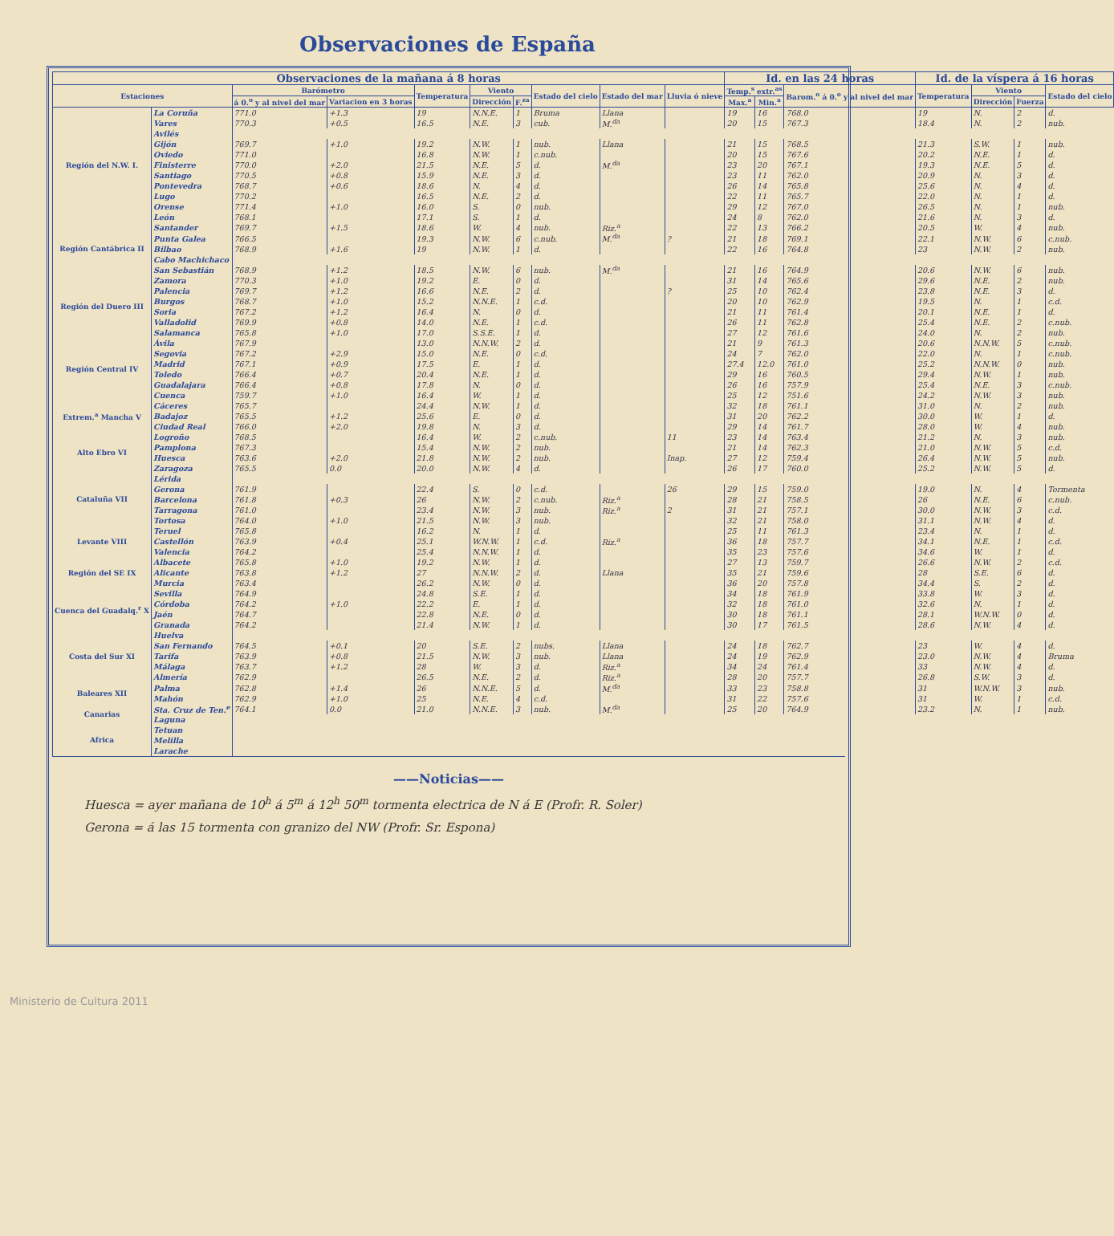Observaciones de España
| Observaciones de la mañana á 8 horas | | | | | | | | | | Id. en las 24 horas | | | Id. de la víspera á 16 horas | | | | |
| --- | --- | --- | --- | --- | --- | --- | --- | --- | --- | --- | --- | --- | --- | --- | --- | --- | --- |
| Estaciones | | Barómetro | | Temperatura | Viento | | Estado del cielo | Estado del mar | | Lluvia ó nieve | Temp.<sup>s</sup> extr.<sup>as</sup> | | Barom.<sup>o</sup> á 0.<sup>o</sup> y al nivel del mar | Temperatura | Viento | | Estado del cielo |
| | | á 0.<sup>o</sup> y al nivel del mar | Variacion en 3 horas | | Dirección | F.<sup>za</sup> | | | | | Max.<sup>a</sup> | Min.<sup>a</sup> | | | Dirección | Fuerza | |
| Región del N.W. I. | La Coruña | 771.0 | +1.3 | 19 | N.N.E. | 1 | Bruma | Llana | | 19 | 16 | 768.0 | 19 | N. | 2 | d. | |
| | Vares | 770.3 | +0.5 | 16.5 | N.E. | 3 | cub. | M.<sup>da</sup> | | 20 | 15 | 767.3 | 18.4 | N. | 2 | nub. | |
| | Avilés | | | | | | | | | | | | | | | | |
| | Gijón | 769.7 | +1.0 | 19.2 | N.W. | 1 | nub. | Llana | | 21 | 15 | 768.5 | 21.3 | S.W. | 1 | nub. | |
| | Oviedo | 771.0 | | 16.8 | N.W. | 1 | c.nub. | | | 20 | 15 | 767.6 | 20.2 | N.E. | 1 | d. | |
| | Finisterre | 770.0 | +2.0 | 21.5 | N.E. | 5 | d. | M.<sup>da</sup> | | 23 | 20 | 767.1 | 19.3 | N.E. | 5 | d. | |
| | Santiago | 770.5 | +0.8 | 15.9 | N.E. | 3 | d. | | | 23 | 11 | 762.0 | 20.9 | N. | 3 | d. | |
| | Pontevedra | 768.7 | +0.6 | 18.6 | N. | 4 | d. | | | 26 | 14 | 765.8 | 25.6 | N. | 4 | d. | |
| | Lugo | 770.2 | | 16.5 | N.E. | 2 | d. | | | 22 | 11 | 765.7 | 22.0 | N. | 1 | d. | |
| | Orense | 771.4 | +1.0 | 16.0 | S. | 0 | nub. | | | 29 | 12 | 767.0 | 26.5 | N. | 1 | nub. | |
| | León | 768.1 | | 17.1 | S. | 1 | d. | | | 24 | 8 | 762.0 | 21.6 | N. | 3 | d. | |
| Región Cantábrica II | Santander | 769.7 | +1.5 | 18.6 | W. | 4 | nub. | Riz.<sup>a</sup> | | 22 | 13 | 766.2 | 20.5 | W. | 4 | nub. | |
| | Punta Galea | 766.5 | | 19.3 | N.W. | 6 | c.nub. | M.<sup>da</sup> | ? | 21 | 18 | 769.1 | 22.1 | N.W. | 6 | c.nub. | |
| | Bilbao | 768.9 | +1.6 | 19 | N.W. | 1 | d. | | | 22 | 16 | 764.8 | 23 | N.W. | 2 | nub. | |
| | Cabo Machichaco | | | | | | | | | | | | | | | | |
| | San Sebastián | 768.9 | +1.2 | 18.5 | N.W. | 6 | nub. | M.<sup>da</sup> | | 21 | 16 | 764.9 | 20.6 | N.W. | 6 | nub. | |
| Región del Duero III | Zamora | 770.3 | +1.0 | 19.2 | E. | 0 | d. | | | 31 | 14 | 765.6 | 29.6 | N.E. | 2 | nub. | |
| | Palencia | 769.7 | +1.2 | 16.6 | N.E. | 2 | d. | | ? | 25 | 10 | 762.4 | 23.8 | N.E. | 3 | d. | |
| | Burgos | 768.7 | +1.0 | 15.2 | N.N.E. | 1 | c.d. | | | 20 | 10 | 762.9 | 19.5 | N. | 1 | c.d. | |
| | Soria | 767.2 | +1.2 | 16.4 | N. | 0 | d. | | | 21 | 11 | 761.4 | 20.1 | N.E. | 1 | d. | |
| | Valladolid | 769.9 | +0.8 | 14.0 | N.E. | 1 | c.d. | | | 26 | 11 | 762.8 | 25.4 | N.E. | 2 | c.nub. | |
| | Salamanca | 765.8 | +1.0 | 17.0 | S.S.E. | 1 | d. | | | 27 | 12 | 761.6 | 24.0 | N. | 2 | nub. | |
| Región Central IV | Ávila | 767.9 | | 13.0 | N.N.W. | 2 | d. | | | 21 | 9 | 761.3 | 20.6 | N.N.W. | 5 | c.nub. | |
| | Segovia | 767.2 | +2.9 | 15.0 | N.E. | 0 | c.d. | | | 24 | 7 | 762.0 | 22.0 | N. | 1 | c.nub. | |
| | Madrid | 767.1 | +0.9 | 17.5 | E. | 1 | d. | | | 27.4 | 12.0 | 761.0 | 25.2 | N.N.W. | 0 | nub. | |
| | Toledo | 766.4 | +0.7 | 20.4 | N.E. | 1 | d. | | | 29 | 16 | 760.5 | 29.4 | N.W. | 1 | nub. | |
| | Guadalajara | 766.4 | +0.8 | 17.8 | N. | 0 | d. | | | 26 | 16 | 757.9 | 25.4 | N.E. | 3 | c.nub. | |
| | Cuenca | 759.7 | +1.0 | 16.4 | W. | 1 | d. | | | 25 | 12 | 751.6 | 24.2 | N.W. | 3 | nub. | |
| Extrem.<sup>a</sup> Mancha V | Cáceres | 765.7 | | 24.4 | N.W. | 1 | d. | | | 32 | 18 | 761.1 | 31.0 | N. | 2 | nub. | |
| | Badajoz | 765.5 | +1.2 | 25.6 | E. | 0 | d. | | | 31 | 20 | 762.2 | 30.0 | W. | 1 | d. | |
| | Ciudad Real | 766.0 | +2.0 | 19.8 | N. | 3 | d. | | | 29 | 14 | 761.7 | 28.0 | W. | 4 | nub. | |
| Alto Ebro VI | Logroño | 768.5 | | 16.4 | W. | 2 | c.nub. | | 11 | 23 | 14 | 763.4 | 21.2 | N. | 3 | nub. | |
| | Pamplona | 767.3 | | 15.4 | N.W. | 2 | nub. | | | 21 | 14 | 762.3 | 21.0 | N.W. | 5 | c.d. | |
| | Huesca | 763.6 | +2.0 | 21.8 | N.W. | 2 | nub. | | Inap. | 27 | 12 | 759.4 | 26.4 | N.W. | 5 | nub. | |
| | Zaragoza | 765.5 | 0.0 | 20.0 | N.W. | 4 | d. | | | 26 | 17 | 760.0 | 25.2 | N.W. | 5 | d. | |
| Cataluña VII | Lérida | | | | | | | | | | | | | | | | |
| | Gerona | 761.9 | | 22.4 | S. | 0 | c.d. | | 26 | 29 | 15 | 759.0 | 19.0 | N. | 4 | Tormenta | |
| | Barcelona | 761.8 | +0.3 | 26 | N.W. | 2 | c.nub. | Riz.<sup>a</sup> | | 28 | 21 | 758.5 | 26 | N.E. | 6 | c.nub. | |
| | Tarragona | 761.0 | | 23.4 | N.W. | 3 | nub. | Riz.<sup>a</sup> | 2 | 31 | 21 | 757.1 | 30.0 | N.W. | 3 | c.d. | |
| | Tortosa | 764.0 | +1.0 | 21.5 | N.W. | 3 | nub. | | | 32 | 21 | 758.0 | 31.1 | N.W. | 4 | d. | |
| Levante VIII | Teruel | 765.8 | | 16.2 | N. | 1 | d. | | | 25 | 11 | 761.3 | 23.4 | N. | 1 | d. | |
| | Castellón | 763.9 | +0.4 | 25.1 | W.N.W. | 1 | c.d. | Riz.<sup>a</sup> | | 36 | 18 | 757.7 | 34.1 | N.E. | 1 | c.d. | |
| | Valencia | 764.2 | | 25.4 | N.N.W. | 1 | d. | | | 35 | 23 | 757.6 | 34.6 | W. | 1 | d. | |
| Región del SE IX | Albacete | 765.8 | +1.0 | 19.2 | N.W. | 1 | d. | | | 27 | 13 | 759.7 | 26.6 | N.W. | 2 | c.d. | |
| | Alicante | 763.8 | +1.2 | 27 | N.N.W. | 2 | d. | Llana | | 35 | 21 | 759.6 | 28 | S.E. | 6 | d. | |
| | Murcia | 763.4 | | 26.2 | N.W. | 0 | d. | | | 36 | 20 | 757.8 | 34.4 | S. | 2 | d. | |
| Cuenca del Guadalq.<sup>r</sup> X | Sevilla | 764.9 | | 24.8 | S.E. | 1 | d. | | | 34 | 18 | 761.9 | 33.8 | W. | 3 | d. | |
| | Córdoba | 764.2 | +1.0 | 22.2 | E. | 1 | d. | | | 32 | 18 | 761.0 | 32.6 | N. | 1 | d. | |
| | Jaén | 764.7 | | 22.8 | N.E. | 0 | d. | | | 30 | 18 | 761.1 | 28.1 | W.N.W. | 0 | d. | |
| | Granada | 764.2 | | 21.4 | N.W. | 1 | d. | | | 30 | 17 | 761.5 | 28.6 | N.W. | 4 | d. | |
| Costa del Sur XI | Huelva | | | | | | | | | | | | | | | | |
| | San Fernando | 764.5 | +0.1 | 20 | S.E. | 2 | nubs. | Llana | | 24 | 18 | 762.7 | 23 | W. | 4 | d. | |
| | Tarifa | 763.9 | +0.8 | 21.5 | N.W. | 3 | nub. | Llana | | 24 | 19 | 762.9 | 23.0 | N.W. | 4 | Bruma | |
| | Málaga | 763.7 | +1.2 | 28 | W. | 3 | d. | Riz.<sup>a</sup> | | 34 | 24 | 761.4 | 33 | N.W. | 4 | d. | |
| | Almería | 762.9 | | 26.5 | N.E. | 2 | d. | Riz.<sup>a</sup> | | 28 | 20 | 757.7 | 26.8 | S.W. | 3 | d. | |
| Baleares XII | Palma | 762.8 | +1.4 | 26 | N.N.E. | 5 | d. | M.<sup>da</sup> | | 33 | 23 | 758.8 | 31 | W.N.W. | 3 | nub. | |
| | Mahón | 762.9 | +1.0 | 25 | N.E. | 4 | c.d. | | | 31 | 22 | 757.6 | 31 | W. | 1 | c.d. | |
| Canarias | Sta. Cruz de Ten.<sup>e</sup> | 764.1 | 0.0 | 21.0 | N.N.E. | 3 | nub. | M.<sup>da</sup> | | 25 | 20 | 764.9 | 23.2 | N. | 1 | nub. | |
| | Laguna | | | | | | | | | | | | | | | | |
| Africa | Tetuan | | | | | | | | | | | | | | | | |
| | Melilla | | | | | | | | | | | | | | | | |
| | Larache | | | | | | | | | | | | | | | | |
——Noticias——
Huesca = ayer mañana de 10<sup>h</sup> á 5<sup>m</sup> á 12<sup>h</sup> 50<sup>m</sup> tormenta electrica de N á E (Profr. R. Soler)
Gerona = á las 15 tormenta con granizo del NW (Profr. Sr. Espona)
Ministerio de Cultura 2011